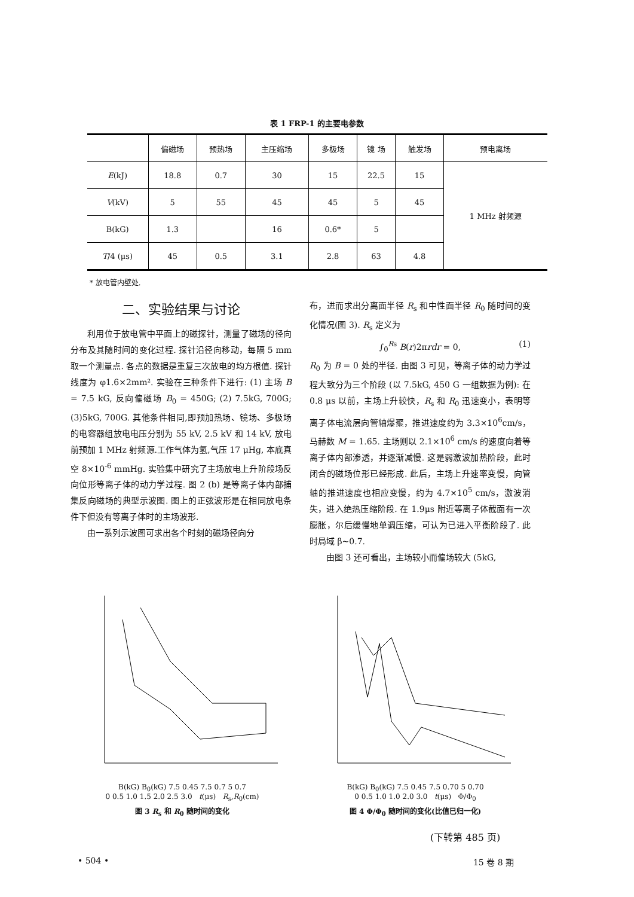表 1 FRP-1 的主要电参数
| | 偏磁场 | 预热场 | 主压缩场 | 多极场 | 镜 场 | 触发场 | 预电离场 |
| --- | --- | --- | --- | --- | --- | --- | --- |
| E (kJ) | 18.8 | 0.7 | 30 | 15 | 22.5 | 15 | 1 MHz 射频源 |
| V (kV) | 5 | 55 | 45 | 45 | 5 | 45 | |
| B(kG) | 1.3 | | 16 | 0.6* | 5 | | |
| T /4 (μs) | 45 | 0.5 | 3.1 | 2.8 | 63 | 4.8 | |
* 放电管内壁处.
二、实验结果与讨论
利用位于放电管中平面上的磁探针，测量了磁场的径向分布及其随时间的变化过程. 探针沿径向移动，每隔 5 mm 取一个测量点. 各点的数据是重复三次放电的均方根值. 探针线度为 φ1.6×2mm². 实验在三种条件下进行: (1) 主场 B = 7.5 kG, 反向偏磁场 B<sub>0</sub> = 450G; (2) 7.5kG, 700G; (3)5kG, 700G. 其他条件相同,即预加热场、镜场、多极场的电容器组放电电压分别为 55 kV, 2.5 kV 和 14 kV, 放电前预加 1 MHz 射频源.工作气体为氢,气压 17 μHg, 本底真空 8×10<sup>-6</sup> mmHg. 实验集中研究了主场放电上升阶段场反向位形等离子体的动力学过程. 图 2 (b) 是等离子体内部捕集反向磁场的典型示波图. 图上的正弦波形是在相同放电条件下但没有等离子体时的主场波形.
由一系列示波图可求出各个时刻的磁场径向分
布，进而求出分离面半径 R<sub>s</sub> 和中性面半径 R<sub>0</sub> 随时间的变化情况(图 3). R<sub>s</sub> 定义为
∫<sub>0</sub><sup>Rs</sup> B(r)2πrdr = 0, (1)
R<sub>0</sub> 为 B = 0 处的半径. 由图 3 可见，等离子体的动力学过程大致分为三个阶段 (以 7.5kG, 450 G 一组数据为例): 在 0.8 μs 以前，主场上升较快，R<sub>s</sub> 和 R<sub>0</sub> 迅速变小，表明等离子体电流层向管轴爆聚，推进速度约为 3.3×10<sup>6</sup>cm/s，马赫数 M = 1.65. 主场则以 2.1×10<sup>6</sup> cm/s 的速度向着等离子体内部渗透，并逐渐减慢. 这是弱激波加热阶段，此时闭合的磁场位形已经形成. 此后，主场上升速率变慢，向管轴的推进速度也相应变慢，约为 4.7×10<sup>5</sup> cm/s，激波消失，进入绝热压缩阶段. 在 1.9μs 附近等离子体截面有一次膨胀，尔后缓慢地单调压缩，可认为已进入平衡阶段了. 此时局域 β~0.7.
由图 3 还可看出，主场较小而偏场较大 (5kG,
B(kG) B<sub>0</sub>(kG) 7.5 0.45 7.5 0.7 5 0.7
0 0.5 1.0 1.5 2.0 2.5 3.0 t(μs) R<sub>s</sub>,R<sub>0</sub>(cm)
图 3 R<sub>s</sub> 和 R<sub>0</sub> 随时间的变化
B(kG) B<sub>0</sub>(kG) 7.5 0.45 7.5 0.70 5 0.70
0 0.5 1.0 1.0 2.0 3.0 t(μs) Φ/Φ<sub>0</sub>
图 4 Φ/Φ<sub>0</sub> 随时间的变化(比值已归一化)
(下转第 485 页)
• 504 • 15 卷 8 期